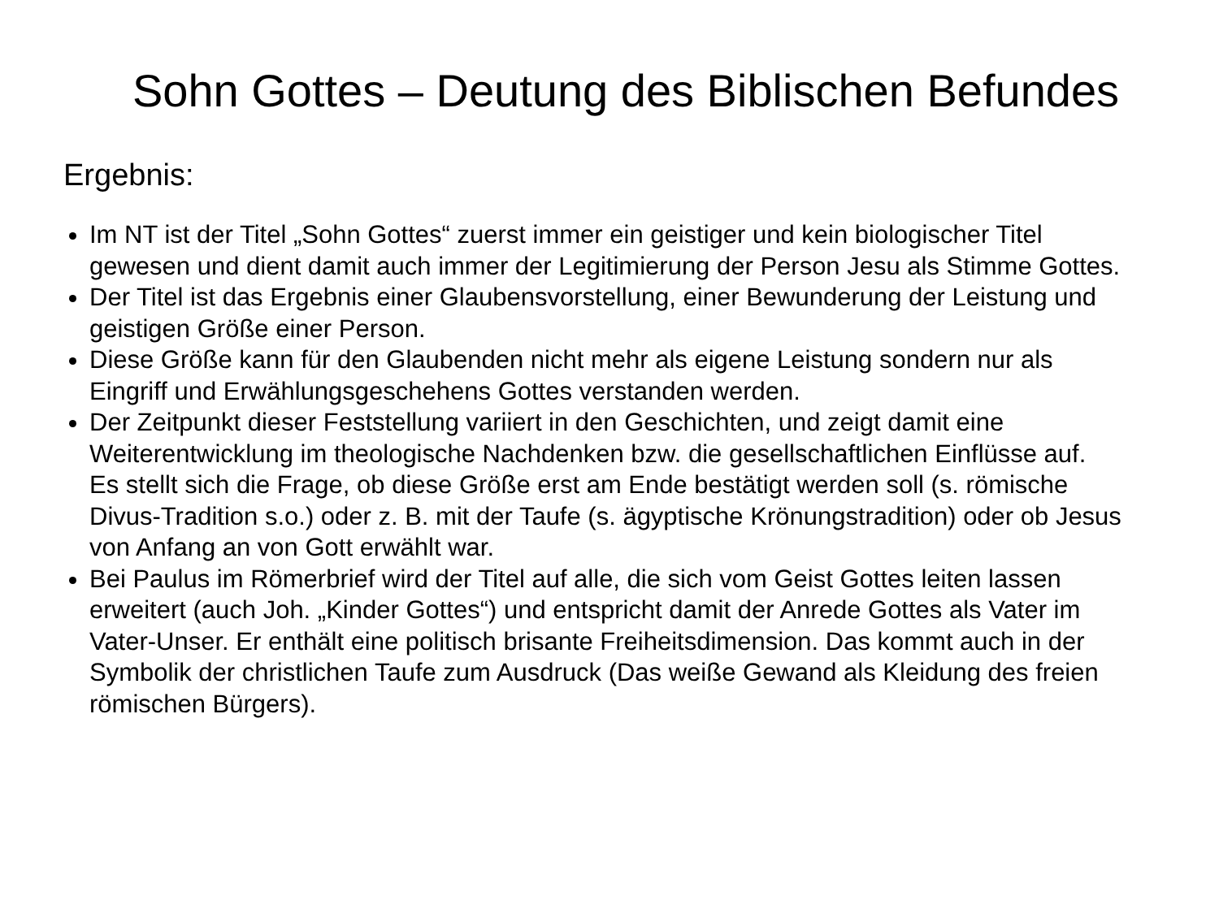Sohn Gottes – Deutung des Biblischen Befundes
Ergebnis:
Im NT ist der Titel „Sohn Gottes“ zuerst immer ein geistiger und kein biologischer Titel gewesen und dient damit auch immer der Legitimierung der Person Jesu als Stimme Gottes.
Der Titel ist das Ergebnis einer Glaubensvorstellung, einer Bewunderung der Leistung und geistigen Größe einer Person.
Diese Größe kann für den Glaubenden nicht mehr als eigene Leistung sondern nur als Eingriff und Erwählungsgeschehens Gottes verstanden werden.
Der Zeitpunkt dieser Feststellung variiert in den Geschichten, und zeigt damit eine Weiterentwicklung im theologische Nachdenken bzw. die gesellschaftlichen Einflüsse auf.
Es stellt sich die Frage, ob diese Größe erst am Ende bestätigt werden soll (s. römische Divus-Tradition s.o.) oder z. B. mit der Taufe (s. ägyptische Krönungstradition) oder ob Jesus von Anfang an von Gott erwählt war.
Bei Paulus im Römerbrief wird der Titel auf alle, die sich vom Geist Gottes leiten lassen erweitert (auch Joh. „Kinder Gottes“) und entspricht damit der Anrede Gottes als Vater im Vater-Unser. Er enthält eine politisch brisante Freiheitsdimension. Das kommt auch in der Symbolik der christlichen Taufe zum Ausdruck (Das weiße Gewand als Kleidung des freien römischen Bürgers).